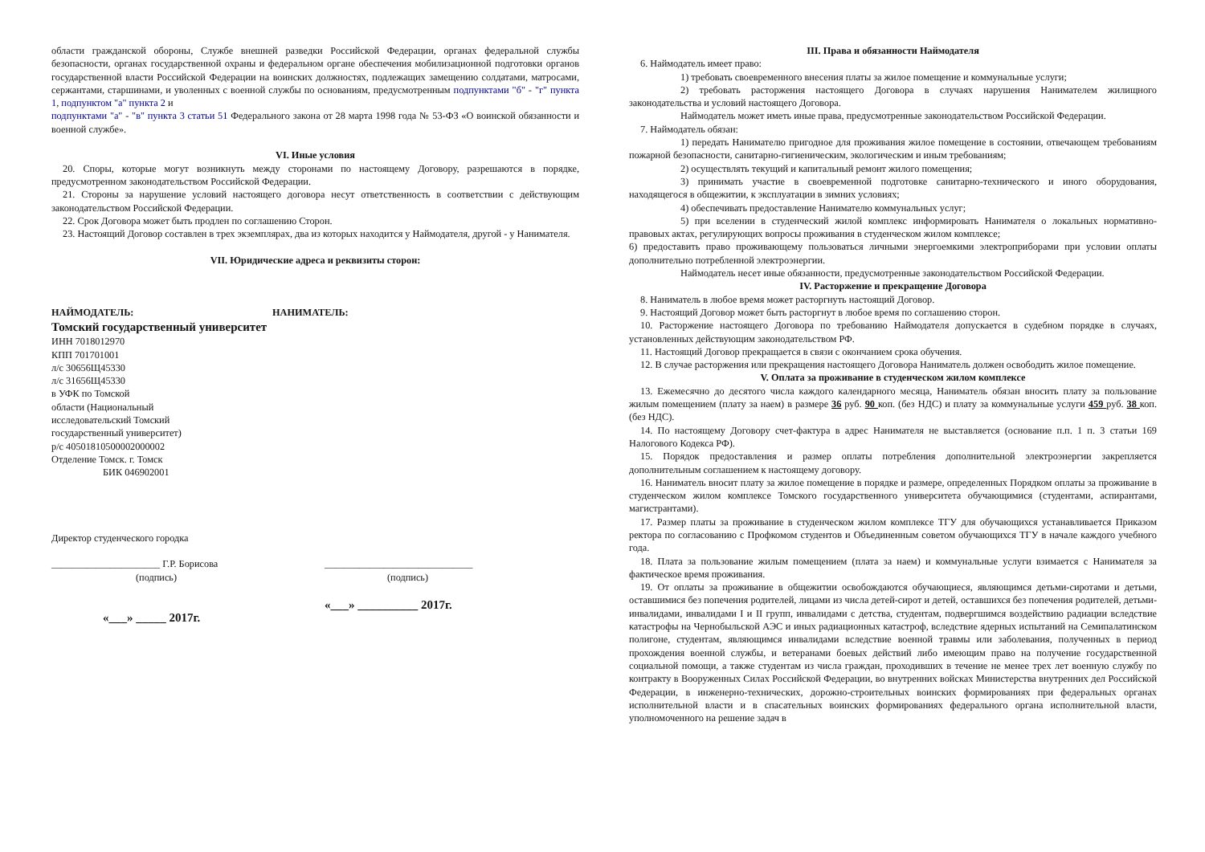области гражданской обороны, Службе внешней разведки Российской Федерации, органах федеральной службы безопасности, органах государственной охраны и федеральном органе обеспечения мобилизационной подготовки органов государственной власти Российской Федерации на воинских должностях, подлежащих замещению солдатами, матросами, сержантами, старшинами, и уволенных с военной службы по основаниям, предусмотренным подпунктами "б" - "г" пункта 1, подпунктом "а" пункта 2 и
подпунктами "а" - "в" пункта 3 статьи 51 Федерального закона от 28 марта 1998 года № 53-ФЗ «О воинской обязанности и военной службе».
VI. Иные условия
20. Споры, которые могут возникнуть между сторонами по настоящему Договору, разрешаются в порядке, предусмотренном законодательством Российской Федерации.
21. Стороны за нарушение условий настоящего договора несут ответственность в соответствии с действующим законодательством Российской Федерации.
22. Срок Договора может быть продлен по соглашению Сторон.
23. Настоящий Договор составлен в трех экземплярах, два из которых находится у Наймодателя, другой - у Нанимателя.
VII. Юридические адреса и реквизиты сторон:
НАЙМОДАТЕЛЬ:
Томский государственный университет
ИНН 7018012970
КПП 701701001
л/с 30656Щ45330
л/с 31656Щ45330
в УФК по Томской
области (Национальный
исследовательский Томский
государственный университет)
р/с 40501810500002000002
Отделение Томск. г. Томск
БИК 046902001
НАНИМАТЕЛЬ:
Директор студенческого городка
______________________ Г.Р. Борисова
(подпись)
«___» _____ 2017г.
______________________________
(подпись)
«___» __________ 2017г.
III. Права и обязанности Наймодателя
6. Наймодатель имеет право:
1) требовать своевременного внесения платы за жилое помещение и коммунальные услуги;
2) требовать расторжения настоящего Договора в случаях нарушения Нанимателем жилищного законодательства и условий настоящего Договора.
Наймодатель может иметь иные права, предусмотренные законодательством Российской Федерации.
7. Наймодатель обязан:
1) передать Нанимателю пригодное для проживания жилое помещение в состоянии, отвечающем требованиям пожарной безопасности, санитарно-гигиеническим, экологическим и иным требованиям;
2) осуществлять текущий и капитальный ремонт жилого помещения;
3) принимать участие в своевременной подготовке санитарно-технического и иного оборудования, находящегося в общежитии, к эксплуатации в зимних условиях;
4) обеспечивать предоставление Нанимателю коммунальных услуг;
5) при вселении в студенческий жилой комплекс информировать Нанимателя о локальных нормативно-правовых актах, регулирующих вопросы проживания в студенческом жилом комплексе;
6) предоставить право проживающему пользоваться личными энергоемкими электроприборами при условии оплаты дополнительно потребленной электроэнергии.
Наймодатель несет иные обязанности, предусмотренные законодательством Российской Федерации.
IV. Расторжение и прекращение Договора
8. Наниматель в любое время может расторгнуть настоящий Договор.
9. Настоящий Договор может быть расторгнут в любое время по соглашению сторон.
10. Расторжение настоящего Договора по требованию Наймодателя допускается в судебном порядке в случаях, установленных действующим законодательством РФ.
11. Настоящий Договор прекращается в связи с окончанием срока обучения.
12. В случае расторжения или прекращения настоящего Договора Наниматель должен освободить жилое помещение.
V. Оплата за проживание в студенческом жилом комплексе
13. Ежемесячно до десятого числа каждого календарного месяца, Наниматель обязан вносить плату за пользование жилым помещением (плату за наем) в размере 36 руб. 90 коп. (без НДС) и плату за коммунальные услуги 459 руб. 38 коп. (без НДС).
14. По настоящему Договору счет-фактура в адрес Нанимателя не выставляется (основание п.п. 1 п. 3 статьи 169 Налогового Кодекса РФ).
15. Порядок предоставления и размер оплаты потребления дополнительной электроэнергии закрепляется дополнительным соглашением к настоящему договору.
16. Наниматель вносит плату за жилое помещение в порядке и размере, определенных Порядком оплаты за проживание в студенческом жилом комплексе Томского государственного университета обучающимися (студентами, аспирантами, магистрантами).
17. Размер платы за проживание в студенческом жилом комплексе ТГУ для обучающихся устанавливается Приказом ректора по согласованию с Профкомом студентов и Объединенным советом обучающихся ТГУ в начале каждого учебного года.
18. Плата за пользование жилым помещением (плата за наем) и коммунальные услуги взимается с Нанимателя за фактическое время проживания.
19. От оплаты за проживание в общежитии освобождаются обучающиеся, являющимся детьми-сиротами и детьми, оставшимися без попечения родителей, лицами из числа детей-сирот и детей, оставшихся без попечения родителей, детьми-инвалидами, инвалидами I и II групп, инвалидами с детства, студентам, подвергшимся воздействию радиации вследствие катастрофы на Чернобыльской АЭС и иных радиационных катастроф, вследствие ядерных испытаний на Семипалатинском полигоне, студентам, являющимся инвалидами вследствие военной травмы или заболевания, полученных в период прохождения военной службы, и ветеранами боевых действий либо имеющим право на получение государственной социальной помощи, а также студентам из числа граждан, проходивших в течение не менее трех лет военную службу по контракту в Вооруженных Силах Российской Федерации, во внутренних войсках Министерства внутренних дел Российской Федерации, в инженерно-технических, дорожно-строительных воинских формированиях при федеральных органах исполнительной власти и в спасательных воинских формированиях федерального органа исполнительной власти, уполномоченного на решение задач в